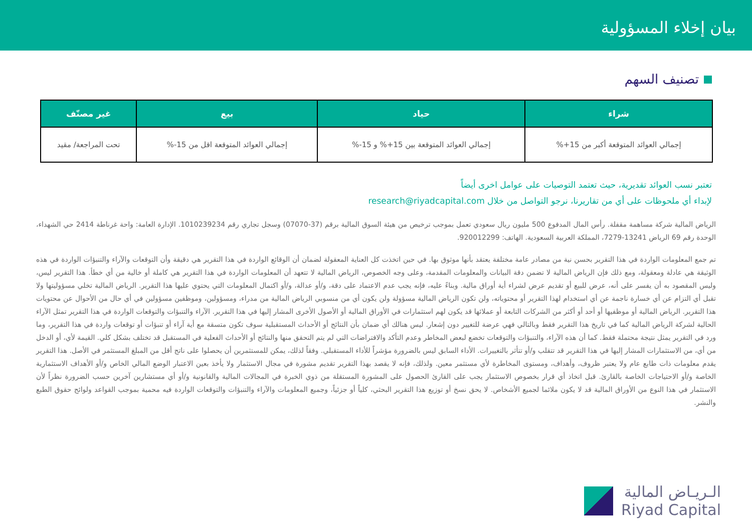بيان إخلاء المسؤولية
تصنيف السهم
| شراء | حياد | بيع | غير مصنّف |
| --- | --- | --- | --- |
| إجمالي العوائد المتوقعة أكبر من 15+% | إجمالي العوائد المتوقعة بين 15+% و 15-% | إجمالي العوائد المتوقعة اقل من 15-% | تحت المراجعة/ مقيد |
تعتبر نسب العوائد تقديرية، حيث تعتمد التوصيات على عوامل اخرى أيضاً
لإبداء أي ملحوظات على أي من تقاريرنا، نرجو التواصل من خلال research@riyadcapital.com
الرياض المالية شركة مساهمة مقفلة. رأس المال المدفوع 500 مليون ريال سعودي تعمل بموجب ترخيص من هيئة السوق المالية برقم (37-07070) وسجل تجاري رقم 1010239234. الإدارة العامة: واحة غرناطة 2414 حي الشهداء، الوحدة رقم 69 الرياض 13241-7279، المملكة العربية السعودية. الهاتف: 920012299.
تم جمع المعلومات الواردة في هذا التقرير بحسن نية من مصادر عامة مختلفة يعتقد بأنها موثوق بها. في حين اتخذت كل العناية المعقولة لضمان أن الوقائع الواردة في هذا التقرير هي دقيقة وأن التوقعات والآراء والتنبؤات الواردة في هذه الوثيقة هي عادلة ومعقولة، ومع ذلك فإن الرياض المالية لا تضمن دقة البيانات والمعلومات المقدمة، وعلى وجه الخصوص، الرياض المالية لا تتعهد أن المعلومات الواردة في هذا التقرير هي كاملة أو خالية من أي خطأ. هذا التقرير ليس، وليس المقصود به أن يفسر على أنه، عرض للبيع أو تقديم عرض لشراء أية أوراق مالية. وبناءً عليه، فإنه يجب عدم الاعتماد على دقة، و/أو عدالة، و/أو اكتمال المعلومات التي يحتوي عليها هذا التقرير. الرياض المالية تخلي مسؤوليتها ولا تقبل أي التزام عن أي خسارة ناجمة عن أي استخدام لهذا التقرير أو محتوياته، ولن تكون الرياض المالية مسؤولة ولن يكون أي من منسوبي الرياض المالية من مدراء، ومسؤولين، وموظفين مسؤولين في أي حال من الأحوال عن محتويات هذا التقرير. الرياض المالية أو موظفيها أو أحد أو أكثر من الشركات التابعة أو عملائها قد يكون لهم استثمارات في الأوراق المالية أو الأصول الأخرى المشار إليها في هذا التقرير. الآراء والتنبؤات والتوقعات الواردة في هذا التقرير تمثل الآراء الحالية لشركة الرياض المالية كما في تاريخ هذا التقرير فقط وبالتالي فهي عرضة للتغيير دون إشعار. ليس هنالك أي ضمان بأن النتائج أو الأحداث المستقبلية سوف تكون متسقة مع أية آراء أو تنبؤات أو توقعات واردة في هذا التقرير، وما ورد في التقرير يمثل نتيجة محتملة فقط. كما أن هذه الآراء، والتنبؤات والتوقعات تخضع لبعض المخاطر وعدم التأكد والافتراضات التي لم يتم التحقق منها والنتائج أو الأحداث الفعلية في المستقبل قد تختلف بشكل كلي. القيمة لأي، أو الدخل من أي، من الاستثمارات المشار إليها في هذا التقرير قد تتقلب و/أو تتأثر بالتغييرات. الأداء السابق ليس بالضرورة مؤشراً للأداء المستقبلي. وفقاً لذلك، يمكن للمستثمرين أن يحصلوا على ناتج أقل من المبلغ المستثمر في الأصل. هذا التقرير يقدم معلومات ذات طابع عام ولا يعتبر ظروف، وأهداف، ومستوى المخاطرة لأي مستثمر معين. ولذلك، فإنه لا يقصد بهذا التقرير تقديم مشورة في مجال الاستثمار ولا يأخذ بعين الاعتبار الوضع المالي الخاص و/أو الأهداف الاستثمارية الخاصة و/أو الاحتياجات الخاصة بالقارئ. قبل اتخاذ أي قرار بخصوص الاستثمار يجب على القارئ الحصول على المشورة المستقلة من ذوي الخبرة في المجالات المالية والقانونية و/أو أي مستشارين آخرين حسب الضرورة نظراً لأن الاستثمار في هذا النوع من الأوراق المالية قد لا يكون ملائما لجميع الأشخاص. لا يحق نسخ أو توزيع هذا التقرير البحثي، كلياً أو جزئياً، وجميع المعلومات والآراء والتنبؤات والتوقعات الواردة فيه محمية بموجب القواعد ولوائح حقوق الطبع والنشر.
الـريـاض المالية
Riyad Capital